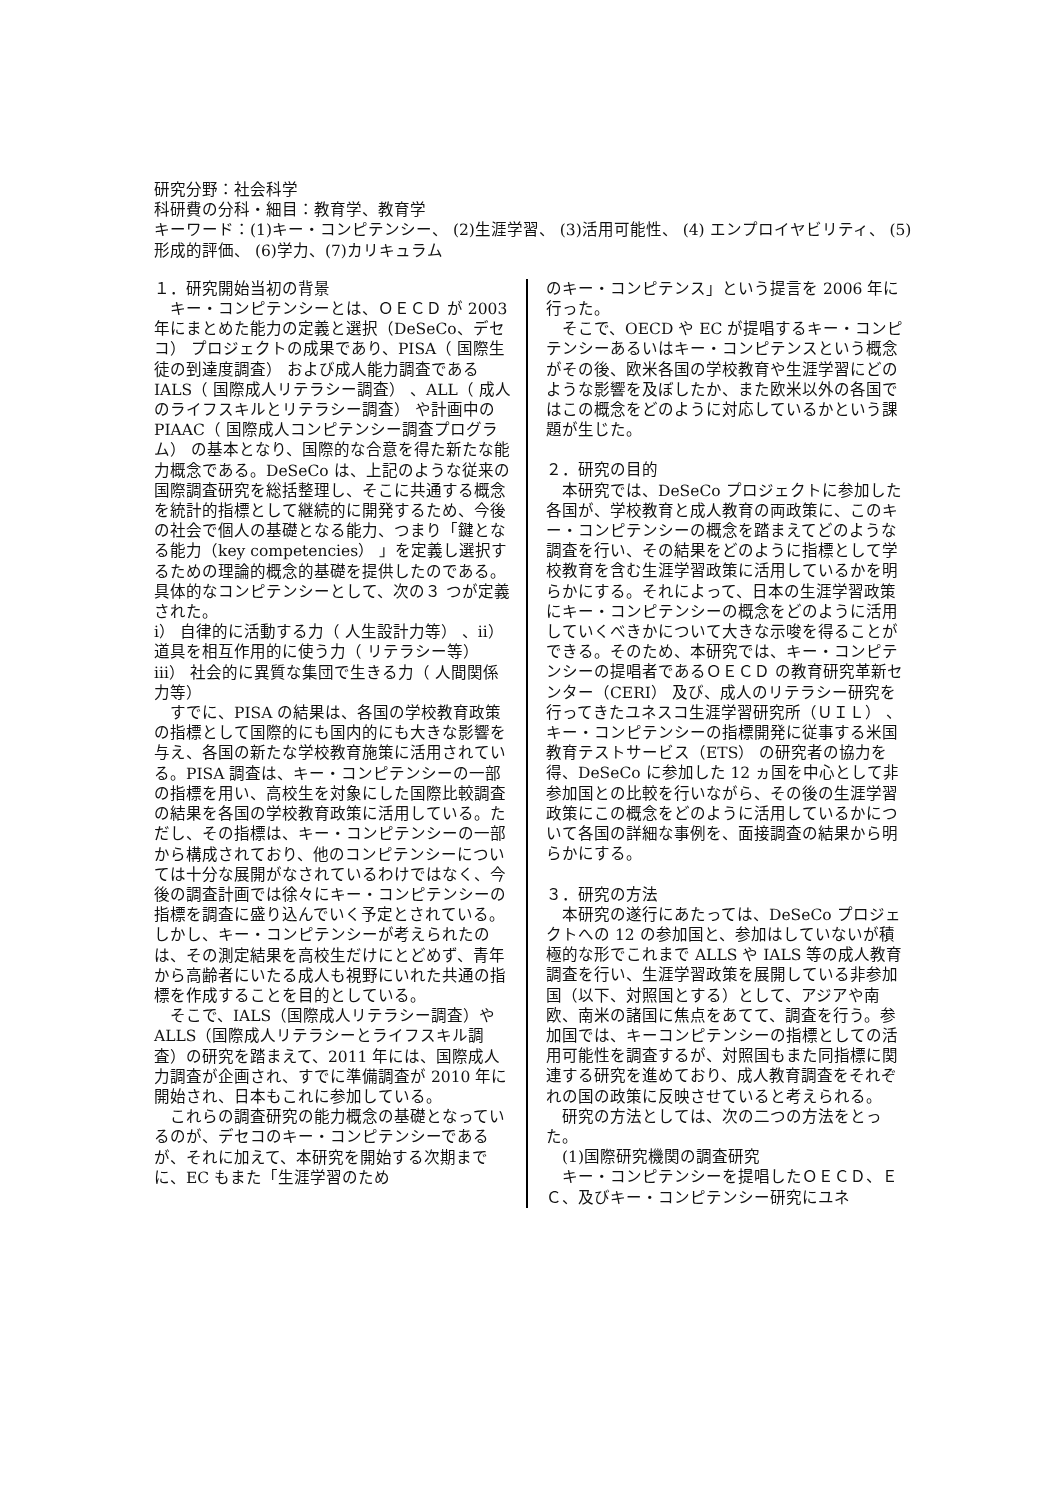研究分野：社会科学
科研費の分科・細目：教育学、教育学
キーワード：(1)キー・コンピテンシー、 (2)生涯学習、 (3)活用可能性、 (4) エンプロイヤビリティ、 (5)形成的評価、 (6)学力、(7)カリキュラム
１．研究開始当初の背景
　キー・コンピテンシーとは、ＯＥＣＤ が 2003 年にまとめた能力の定義と選択（DeSeCo、デセコ） プロジェクトの成果であり、PISA（ 国際生徒の到達度調査） および成人能力調査である IALS（ 国際成人リテラシー調査） 、ALL（ 成人のライフスキルとリテラシー調査） や計画中の PIAAC（ 国際成人コンピテンシー調査プログラム） の基本となり、国際的な合意を得た新たな能力概念である。DeSeCo は、上記のような従来の国際調査研究を総括整理し、そこに共通する概念を統計的指標として継続的に開発するため、今後の社会で個人の基礎となる能力、つまり「鍵となる能力（key competencies） 」を定義し選択するための理論的概念的基礎を提供したのである。具体的なコンピテンシーとして、次の３ つが定義された。
ⅰ） 自律的に活動する力（ 人生設計力等） 、ⅱ） 道具を相互作用的に使う力（ リテラシー等） ⅲ） 社会的に異質な集団で生きる力（ 人間関係力等）
　すでに、PISA の結果は、各国の学校教育政策の指標として国際的にも国内的にも大きな影響を与え、各国の新たな学校教育施策に活用されている。PISA 調査は、キー・コンピテンシーの一部の指標を用い、高校生を対象にした国際比較調査の結果を各国の学校教育政策に活用している。ただし、その指標は、キー・コンピテンシーの一部から構成されており、他のコンピテンシーについては十分な展開がなされているわけではなく、今後の調査計画では徐々にキー・コンピテンシーの指標を調査に盛り込んでいく予定とされている。しかし、キー・コンピテンシーが考えられたのは、その測定結果を高校生だけにとどめず、青年から高齢者にいたる成人も視野にいれた共通の指標を作成することを目的としている。
　そこで、IALS（国際成人リテラシー調査）や ALLS（国際成人リテラシーとライフスキル調査）の研究を踏まえて、2011 年には、国際成人力調査が企画され、すでに準備調査が 2010 年に開始され、日本もこれに参加している。
　これらの調査研究の能力概念の基礎となっているのが、デセコのキー・コンピテンシーであるが、それに加えて、本研究を開始する次期までに、EC もまた「生涯学習のため
のキー・コンピテンス」という提言を 2006 年に行った。
　そこで、OECD や EC が提唱するキー・コンピテンシーあるいはキー・コンピテンスという概念がその後、欧米各国の学校教育や生涯学習にどのような影響を及ぼしたか、また欧米以外の各国ではこの概念をどのように対応しているかという課題が生じた。
２．研究の目的
　本研究では、DeSeCo プロジェクトに参加した各国が、学校教育と成人教育の両政策に、このキー・コンピテンシーの概念を踏まえてどのような調査を行い、その結果をどのように指標として学校教育を含む生涯学習政策に活用しているかを明らかにする。それによって、日本の生涯学習政策にキー・コンピテンシーの概念をどのように活用していくべきかについて大きな示唆を得ることができる。そのため、本研究では、キー・コンピテンシーの提唱者であるＯＥＣＤ の教育研究革新センター（CERI） 及び、成人のリテラシー研究を行ってきたユネスコ生涯学習研究所（ＵＩＬ） 、キー・コンピテンシーの指標開発に従事する米国教育テストサービス（ETS） の研究者の協力を得、DeSeCo に参加した 12 ヵ国を中心として非参加国との比較を行いながら、その後の生涯学習政策にこの概念をどのように活用しているかについて各国の詳細な事例を、面接調査の結果から明らかにする。
３．研究の方法
　本研究の遂行にあたっては、DeSeCo プロジェクトへの 12 の参加国と、参加はしていないが積極的な形でこれまで ALLS や IALS 等の成人教育調査を行い、生涯学習政策を展開している非参加国（以下、対照国とする）として、アジアや南欧、南米の諸国に焦点をあてて、調査を行う。参加国では、キーコンピテンシーの指標としての活用可能性を調査するが、対照国もまた同指標に関連する研究を進めており、成人教育調査をそれぞれの国の政策に反映させていると考えられる。
　研究の方法としては、次の二つの方法をとった。
　(1)国際研究機関の調査研究
　キー・コンピテンシーを提唱したＯＥＣＤ、ＥＣ、及びキー・コンピテンシー研究にユネ